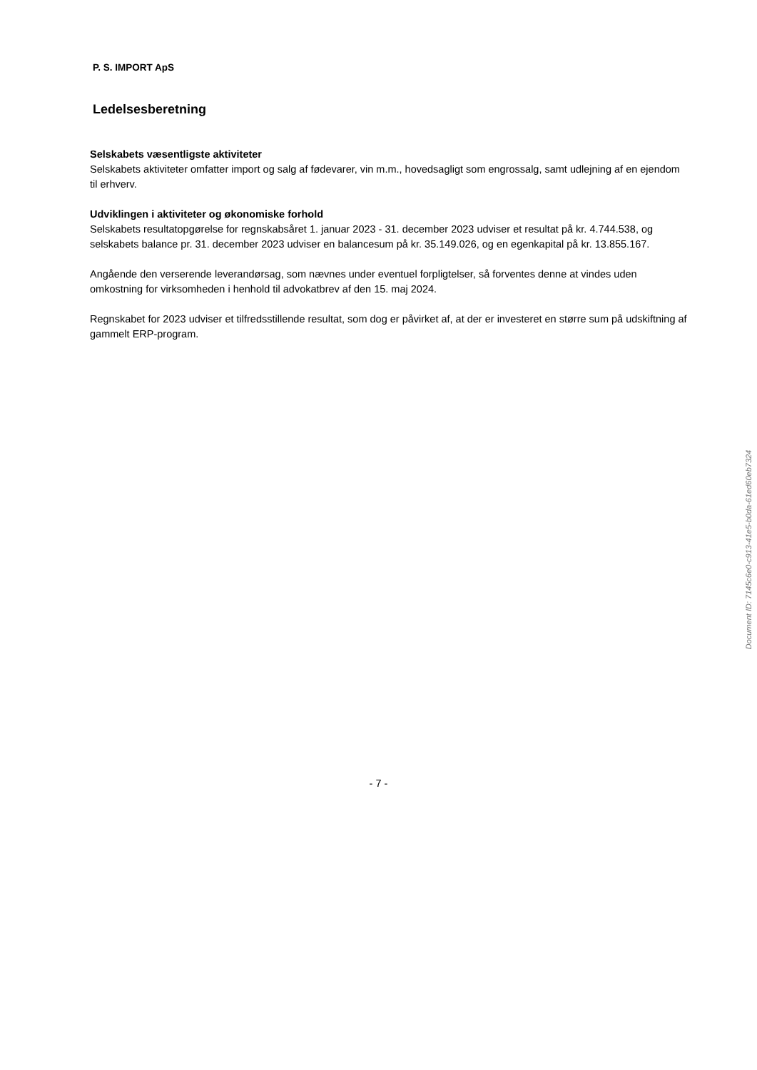P. S. IMPORT ApS
Ledelsesberetning
Selskabets væsentligste aktiviteter
Selskabets aktiviteter omfatter import og salg af fødevarer, vin m.m., hovedsagligt som engrossalg, samt udlejning af en ejendom til erhverv.
Udviklingen i aktiviteter og økonomiske forhold
Selskabets resultatopgørelse for regnskabsåret 1. januar 2023 - 31. december 2023 udviser et resultat på kr. 4.744.538, og selskabets balance pr. 31. december 2023 udviser en balancesum på kr. 35.149.026, og en egenkapital på kr. 13.855.167.
Angående den verserende leverandørsag, som nævnes under eventuel forpligtelser, så forventes denne at vindes uden omkostning for virksomheden i henhold til advokatbrev af den 15. maj 2024.
Regnskabet for 2023 udviser et tilfredsstillende resultat, som dog er påvirket af, at der er investeret en større sum på udskiftning af gammelt ERP-program.
Document ID: 7145c6e0-c913-41e5-b0da-61ed60eb7324
- 7 -